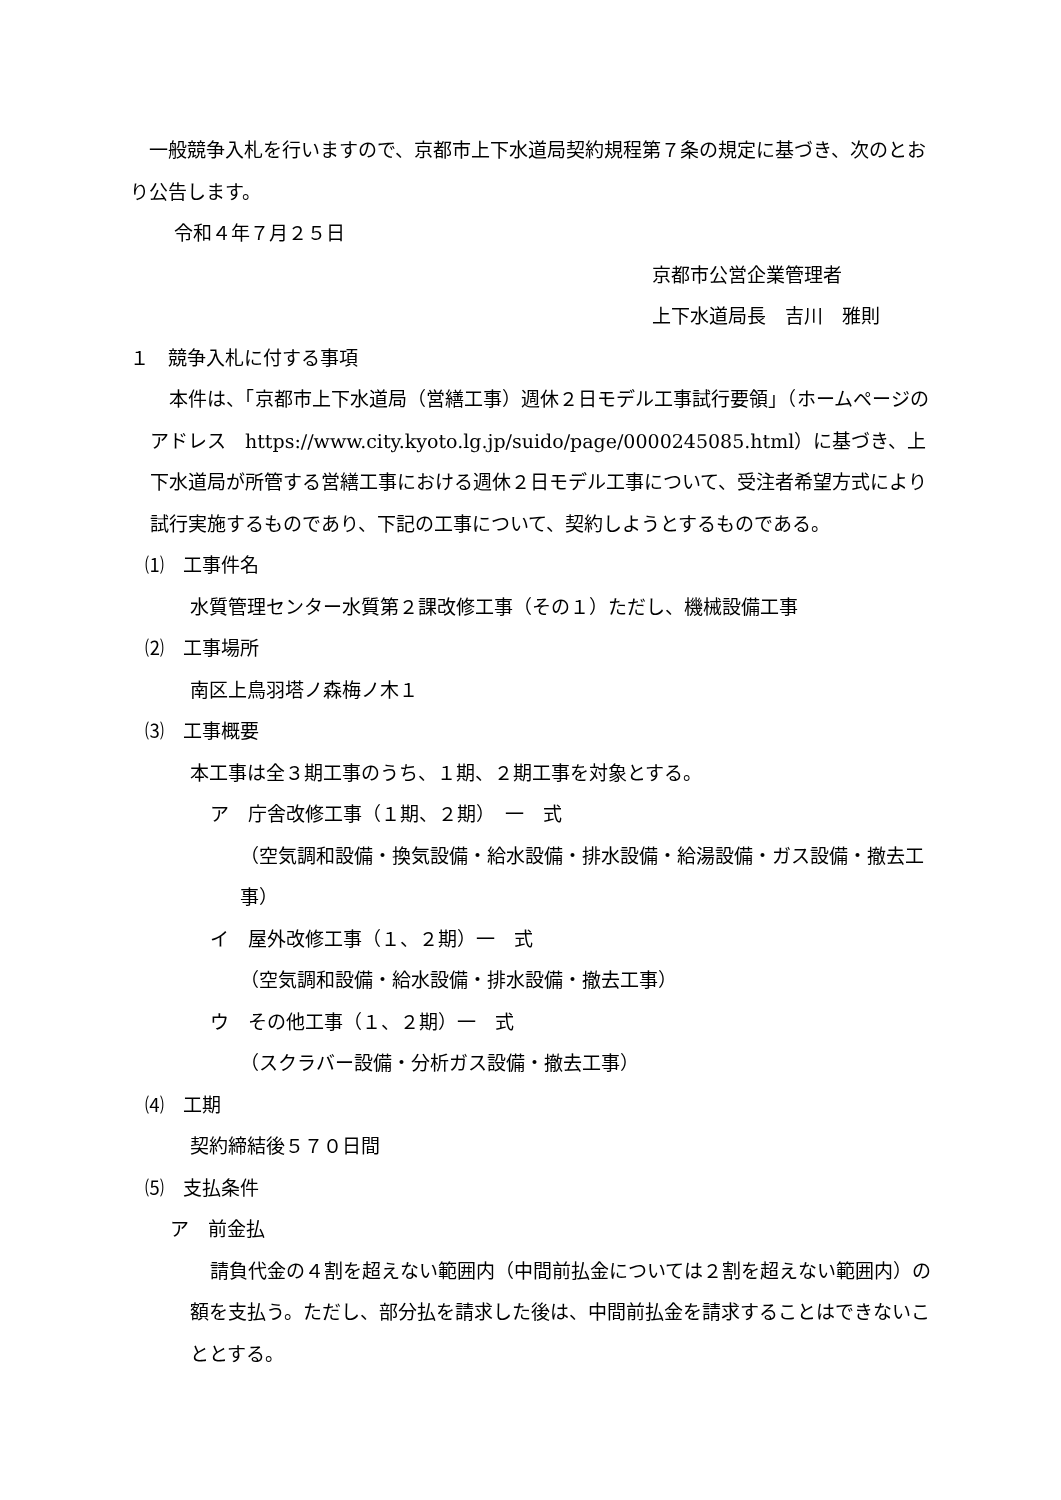一般競争入札を行いますので、京都市上下水道局契約規程第７条の規定に基づき、次のとおり公告します。
　令和４年７月２５日
京都市公営企業管理者
上下水道局長　吉川　雅則
１　競争入札に付する事項
　本件は、「京都市上下水道局（営繕工事）週休２日モデル工事試行要領」（ホームページのアドレス　https://www.city.kyoto.lg.jp/suido/page/0000245085.html）に基づき、上下水道局が所管する営繕工事における週休２日モデル工事について、受注者希望方式により試行実施するものであり、下記の工事について、契約しようとするものである。
⑴　工事件名
水質管理センター水質第２課改修工事（その１）ただし、機械設備工事
⑵　工事場所
南区上鳥羽塔ノ森梅ノ木１
⑶　工事概要
本工事は全３期工事のうち、１期、２期工事を対象とする。
ア　庁舎改修工事（１期、２期）　一　式
（空気調和設備・換気設備・給水設備・排水設備・給湯設備・ガス設備・撤去工事）
イ　屋外改修工事（１、２期）一　式
（空気調和設備・給水設備・排水設備・撤去工事）
ウ　その他工事（１、２期）一　式
（スクラバー設備・分析ガス設備・撤去工事）
⑷　工期
契約締結後５７０日間
⑸　支払条件
ア　前金払
請負代金の４割を超えない範囲内（中間前払金については２割を超えない範囲内）の額を支払う。ただし、部分払を請求した後は、中間前払金を請求することはできないこととする。